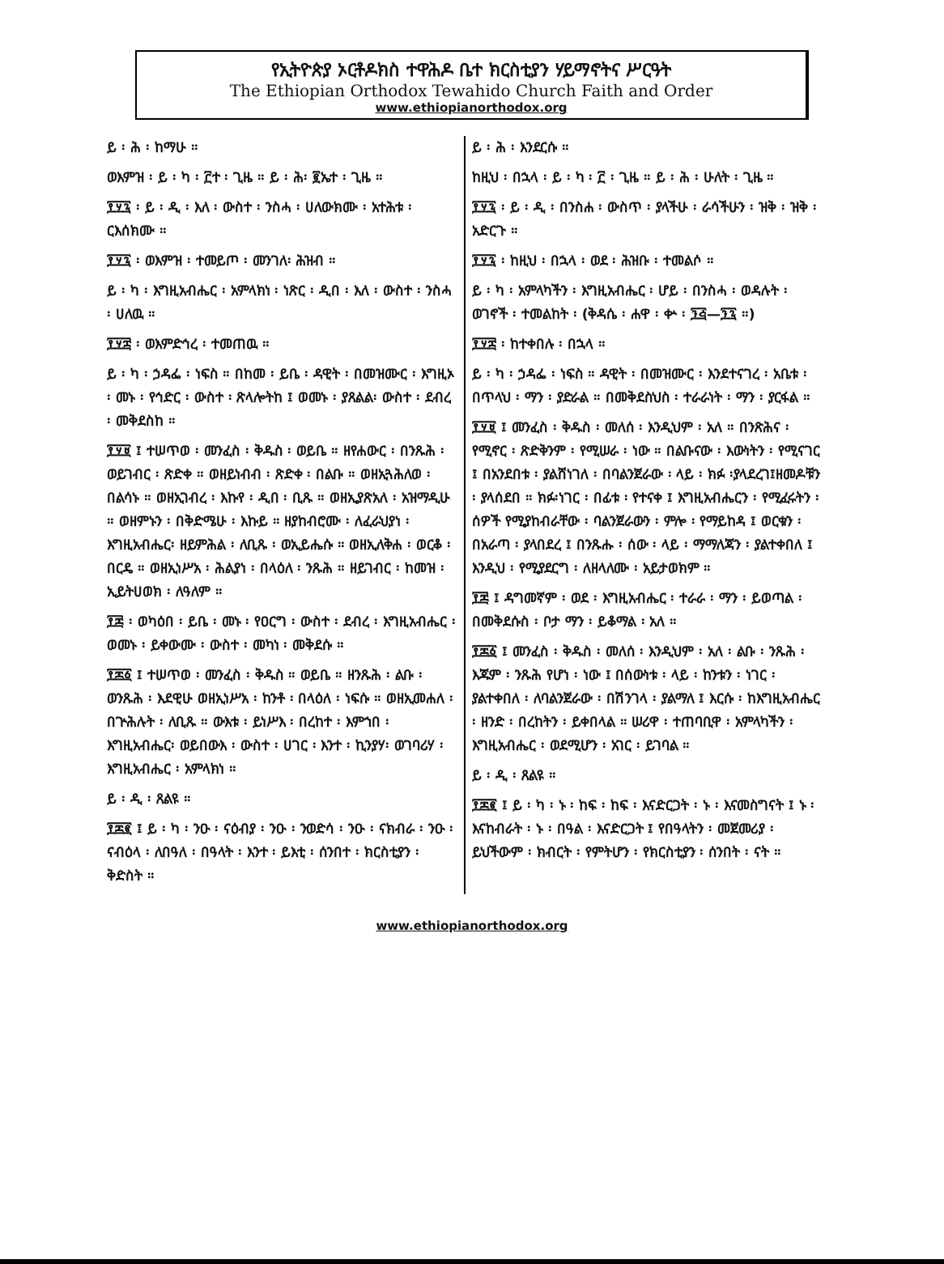የኢትዮጵያ ኦርቶዶክስ ተዋሕዶ ቤተ ክርስቲያን ሃይማኖትና ሥርዓት
The Ethiopian Orthodox Tewahido Church Faith and Order
www.ethiopianorthodox.org
ይ ፡ ሕ ፡ ከማሁ ።
ወእምዝ ፡ ይ ፡ ካ ፡ ፫ተ ፡ ጊዜ ። ይ ፡ ሕ፡ ፪ኤተ ፡ ጊዜ ።
፻፶፯ ፡ ይ ፡ ዲ ፡ እለ ፡ ውስተ ፡ ንስሓ ፡ ሀለውክሙ ፡ አተሕቱ ፡ ርእሰክሙ ።
፻፶፯ ፡ ወእምዝ ፡ ተመይጦ ፡ መንገለ፡ ሕዝብ ።
ይ ፡ ካ ፡ እግዚአብሔር ፡ አምላክነ ፡ ነጽር ፡ ዲበ ፡ እለ ፡ ውስተ ፡ ንስሓ ፡ ሀለዉ ።
፻፶፰ ፡ ወእምድኅረ ፡ ተመጠዉ ።
ይ ፡ ካ ፡ ኃዳፌ ፡ ነፍስ ። በከመ ፡ ይቤ ፡ ዳዊት ፡ በመዝሙር ፡ እግዚኦ ፡ መኑ ፡ የኅድር ፡ ውስተ ፡ ጽላሎትከ ፤ ወመኑ ፡ ያጸልል፡ ውስተ ፡ ደብረ ፡ መቅደስከ ።
፻፶፱ ፤ ተሠጥወ ፡ መንፈስ ፡ ቅዱስ ፡ ወይቤ ። ዘየሐውር ፡ በንጹሕ ፡ ወይገብር ፡ ጽድቀ ። ወዘይነብብ ፡ ጽድቀ ፡ በልቡ ። ወዘኢጓሕለወ ፡ በልሳኑ ። ወዘኢገብረ ፡ እኩየ ፡ ዲበ ፡ ቢጹ ። ወዘኢያጽአለ ፡ አዝማዲሁ ። ወዘምኑን ፡ በቅድሜሁ ፡ እኩይ ። ዘያከብሮሙ ፡ ለፈራህያነ ፡ እግዚአብሔር፡ ዘይምሕል ፡ ለቢጹ ፡ ወኢይሔሱ ። ወዘኢለቅሐ ፡ ወርቆ ፡ በርዴ ። ወዘኢነሥአ ፡ ሕልያነ ፡ በላዕለ ፡ ንጹሕ ። ዘይገብር ፡ ከመዝ ፡ ኢይትሀወክ ፡ ለዓለም ።
፻፷ ፡ ወካዕበ ፡ ይቤ ፡ መኑ ፡ የዐርግ ፡ ውስተ ፡ ደብረ ፡ እግዚአብሔር ፡ ወመኑ ፡ ይቀውሙ ፡ ውስተ ፡ መካነ ፡ መቅደሱ ።
፻፷፩ ፤ ተሠጥወ ፡ መንፈስ ፡ ቅዱስ ። ወይቤ ። ዘንጹሕ ፡ ልቡ ፡ ወንጹሕ ፡ እደዊሁ ወዘኢነሥአ ፡ ከንቶ ፡ በላዕለ ፡ ነፍሱ ። ወዘኢመሐለ ፡ በጕሕሉት ፡ ለቢጹ ። ውእቱ ፡ ይነሥእ ፡ በረከተ ፡ እምኀበ ፡ እግዚአብሔር፡ ወይበውእ ፡ ውስተ ፡ ሀገር ፡ እንተ ፡ ኪንያሃ፡ ወገባሪሃ ፡ እግዚአብሔር ፡ አምላክነ ።
ይ ፡ ዲ ፡ ጸልዩ ።
፻፷፪ ፤ ይ ፡ ካ ፡ ንዑ ፡ ናዕብያ ፡ ንዑ ፡ ንወድሳ ፡ ንዑ ፡ ናክብራ ፡ ንዑ ፡ ናብዕላ ፡ ለበዓለ ፡ በዓላት ፡ እንተ ፡ ይእቲ ፡ ሰንበተ ፡ ክርስቲያን ፡ ቅድስት ።
ይ ፡ ሕ ፡ እንደርሱ ።
ከዚህ ፡ በኋላ ፡ ይ ፡ ካ ፡ ፫ ፡ ጊዜ ። ይ ፡ ሕ ፡ ሁለት ፡ ጊዜ ።
፻፶፯ ፡ ይ ፡ ዲ ፡ በንስሐ ፡ ውስጥ ፡ ያላችሁ ፡ ራሳችሁን ፡ ዝቅ ፡ ዝቅ ፡ አድርጉ ።
፻፶፯ ፡ ከዚህ ፡ በኋላ ፡ ወደ ፡ ሕዝቡ ፡ ተመልሶ ።
ይ ፡ ካ ፡ አምላካችን ፡ እግዚአብሔር ፡ ሆይ ፡ በንስሓ ፡ ወዳሉት ፡ ወገኖች ፡ ተመልከት ፡ (ቅዳሴ ፡ ሐዋ ፡ ቍ ፡ ፺፭—፺፯ ።)
፻፶፰ ፡ ከተቀበሉ ፡ በኋላ ።
ይ ፡ ካ ፡ ኃዳፌ ፡ ነፍስ ። ዳዊት ፡ በመዝሙር ፡ እንደተናገረ ፡ አቤቱ ፡ በጥላህ ፡ ማን ፡ ያድራል ። በመቅደስህስ ፡ ተራራነት ፡ ማን ፡ ያርፋል ።
፻፶፱ ፤ መንፈስ ፡ ቅዱስ ፡ መለሰ ፡ እንዲህም ፡ አለ ። በንጽሕና ፡ የሚኖር ፡ ጽድቅንም ፡ የሚሠራ ፡ ነው ። በልቡናው ፡ እውነትን ፡ የሚናገር ፤ በአንደበቱ ፡ ያልሸነገለ ፡ በባልንጀራው ፡ ላይ ፡ ክፉ ፡ያላደረገ፤ዘመዶቹን ፡ ያላሰደበ ። ክፉ፡ነገር ፡ በፊቱ ፡ የተናቀ ፤ እግዚአብሔርን ፡ የሚፈሩትን ፡ሰዎች የሚያከብራቸው ፡ ባልንጀራውን ፡ ምሎ ፡ የማይከዳ ፤ ወርቁን ፡ በአራጣ ፡ ያላበደረ ፤ በንጹሑ ፡ ሰው ፡ ላይ ፡ ማማለጃን ፡ ያልተቀበለ ፤ እንዲህ ፡ የሚያደርግ ፡ ለዘላለሙ ፡ አይታወክም ።
፻፷ ፤ ዳግመኛም ፡ ወደ ፡ እግዚአብሔር ፡ ተራራ ፡ ማን ፡ ይወጣል ፡ በመቅደሱስ ፡ ቦታ ማን ፡ ይቆማል ፡ አለ ።
፻፷፩ ፤ መንፈስ ፡ ቅዱስ ፡ መለሰ ፡ እንዲህም ፡ አለ ፡ ልቡ ፡ ንጹሕ ፡ እጁም ፡ ንጹሕ የሆነ ፡ ነው ፤ በሰውነቱ ፡ ላይ ፡ ከንቱን ፡ ነገር ፡ ያልተቀበለ ፡ ለባልንጀራው ፡ በሽንገላ ፡ ያልማለ ፤ እርሱ ፡ ከእግዚአብሔር ፡ ዘንድ ፡ በረከትን ፡ ይቀበላል ። ሠሪዋ ፡ ተጠባቢዋ ፡ አምላካችን ፡ እግዚአብሔር ፡ ወደሚሆን ፡ አገር ፡ ይገባል ።
ይ ፡ ዲ ፡ ጸልዩ ።
፻፷፪ ፤ ይ ፡ ካ ፡ ኑ ፡ ከፍ ፡ ከፍ ፡ እናድርጋት ፡ ኑ ፡ እናመስግናት ፤ ኑ ፡ እናከብራት ፡ ኑ ፡ በዓል ፡ እናድርጋት ፤ የበዓላትን ፡ መጀመሪያ ፡ ይህችውም ፡ ክብርት ፡ የምትሆን ፡ የክርስቲያን ፡ ሰንበት ፡ ናት ።
www.ethiopianorthodox.org